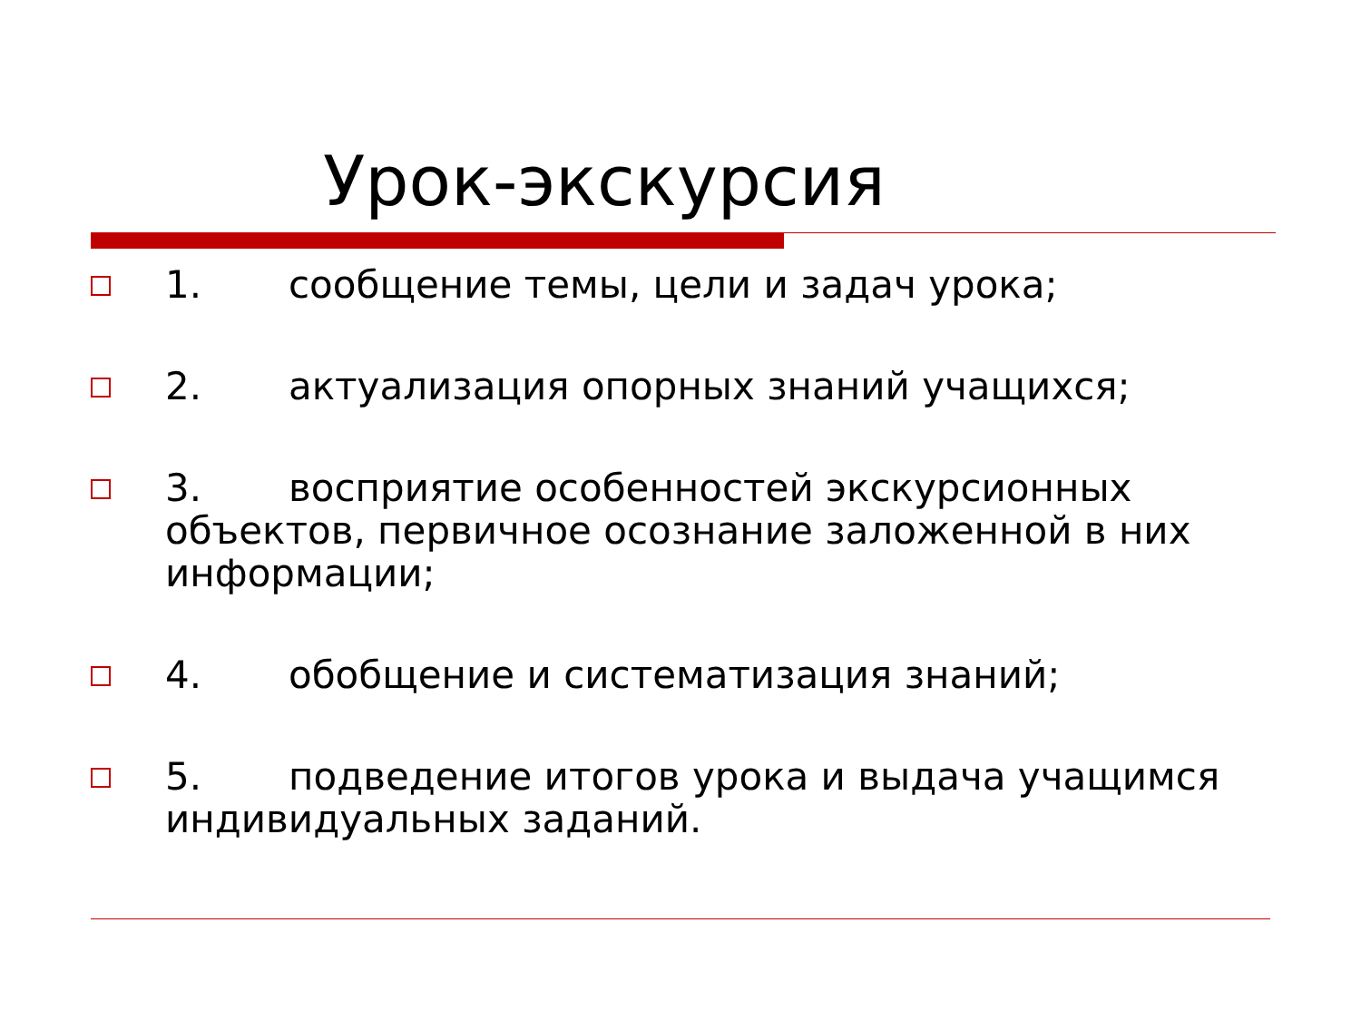Урок-экскурсия
1. сообщение темы, цели и задач урока;
2. актуализация опорных знаний учащихся;
3. восприятие особенностей экскурсионных объектов, первичное осознание заложенной в них информации;
4. обобщение и систематизация знаний;
5. подведение итогов урока и выдача учащимся индивидуальных заданий.